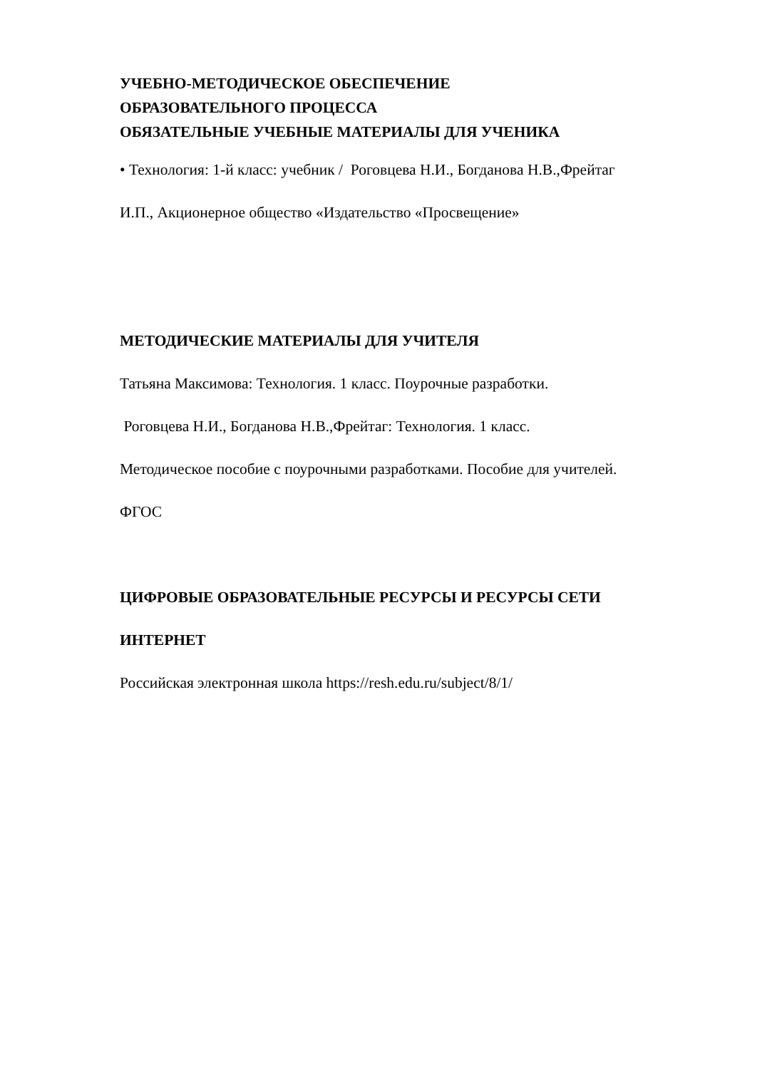УЧЕБНО-МЕТОДИЧЕСКОЕ ОБЕСПЕЧЕНИЕ
ОБРАЗОВАТЕЛЬНОГО ПРОЦЕССА
ОБЯЗАТЕЛЬНЫЕ УЧЕБНЫЕ МАТЕРИАЛЫ ДЛЯ УЧЕНИКА
• Технология: 1-й класс: учебник / Роговцева Н.И., Богданова Н.В.,Фрейтаг
И.П., Акционерное общество «Издательство «Просвещение»
МЕТОДИЧЕСКИЕ МАТЕРИАЛЫ ДЛЯ УЧИТЕЛЯ
Татьяна Максимова: Технология. 1 класс. Поурочные разработки.
Роговцева Н.И., Богданова Н.В.,Фрейтаг: Технология. 1 класс.
Методическое пособие с поурочными разработками. Пособие для учителей.
ФГОС
ЦИФРОВЫЕ ОБРАЗОВАТЕЛЬНЫЕ РЕСУРСЫ И РЕСУРСЫ СЕТИ
ИНТЕРНЕТ
Российская электронная школа https://resh.edu.ru/subject/8/1/